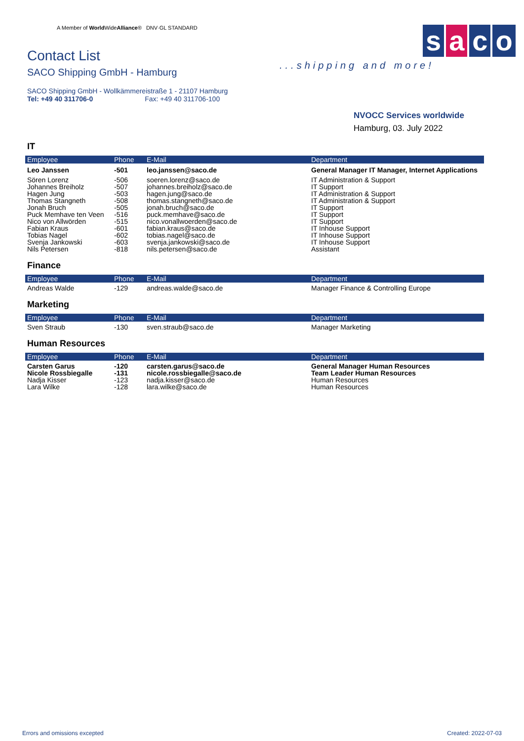A Member of World WideAlliance® DNV·GL STANDARD
Contact List
SACO Shipping GmbH - Hamburg
SACO Shipping GmbH - Wollkämmereistraße 1 - 21107 Hamburg
Tel: +49 40 311706-0 Fax: +49 40 311706-100
s a c o
...shipping and more!
NVOCC Services worldwide
Hamburg, 03. July 2022
IT
| Employee | Phone | E-Mail | Department |
| --- | --- | --- | --- |
| Leo Janssen | -501 | leo.janssen@saco.de | General Manager IT Manager, Internet Applications |
| Sören Lorenz | -506 | soeren.lorenz@saco.de | IT Administration & Support |
| Johannes Breiholz | -507 | johannes.breiholz@saco.de | IT Support |
| Hagen Jung | -503 | hagen.jung@saco.de | IT Administration & Support |
| Thomas Stangneth | -508 | thomas.stangneth@saco.de | IT Administration & Support |
| Jonah Bruch | -505 | jonah.bruch@saco.de | IT Support |
| Puck Memhave ten Veen | -516 | puck.memhave@saco.de | IT Support |
| Nico von Allwörden | -515 | nico.vonallwoerden@saco.de | IT Support |
| Fabian Kraus | -601 | fabian.kraus@saco.de | IT Inhouse Support |
| Tobias Nagel | -602 | tobias.nagel@saco.de | IT Inhouse Support |
| Svenja Jankowski | -603 | svenja.jankowski@saco.de | IT Inhouse Support |
| Nils Petersen | -818 | nils.petersen@saco.de | Assistant |
Finance
| Employee | Phone | E-Mail | Department |
| --- | --- | --- | --- |
| Andreas Walde | -129 | andreas.walde@saco.de | Manager Finance & Controlling Europe |
Marketing
| Employee | Phone | E-Mail | Department |
| --- | --- | --- | --- |
| Sven Straub | -130 | sven.straub@saco.de | Manager Marketing |
Human Resources
| Employee | Phone | E-Mail | Department |
| --- | --- | --- | --- |
| Carsten Garus | -120 | carsten.garus@saco.de | General Manager Human Resources |
| Nicole Rossbiegalle | -131 | nicole.rossbiegalle@saco.de | Team Leader Human Resources |
| Nadja Kisser | -123 | nadja.kisser@saco.de | Human Resources |
| Lara Wilke | -128 | lara.wilke@saco.de | Human Resources |
Errors and omissions excepted Created: 2022-07-03